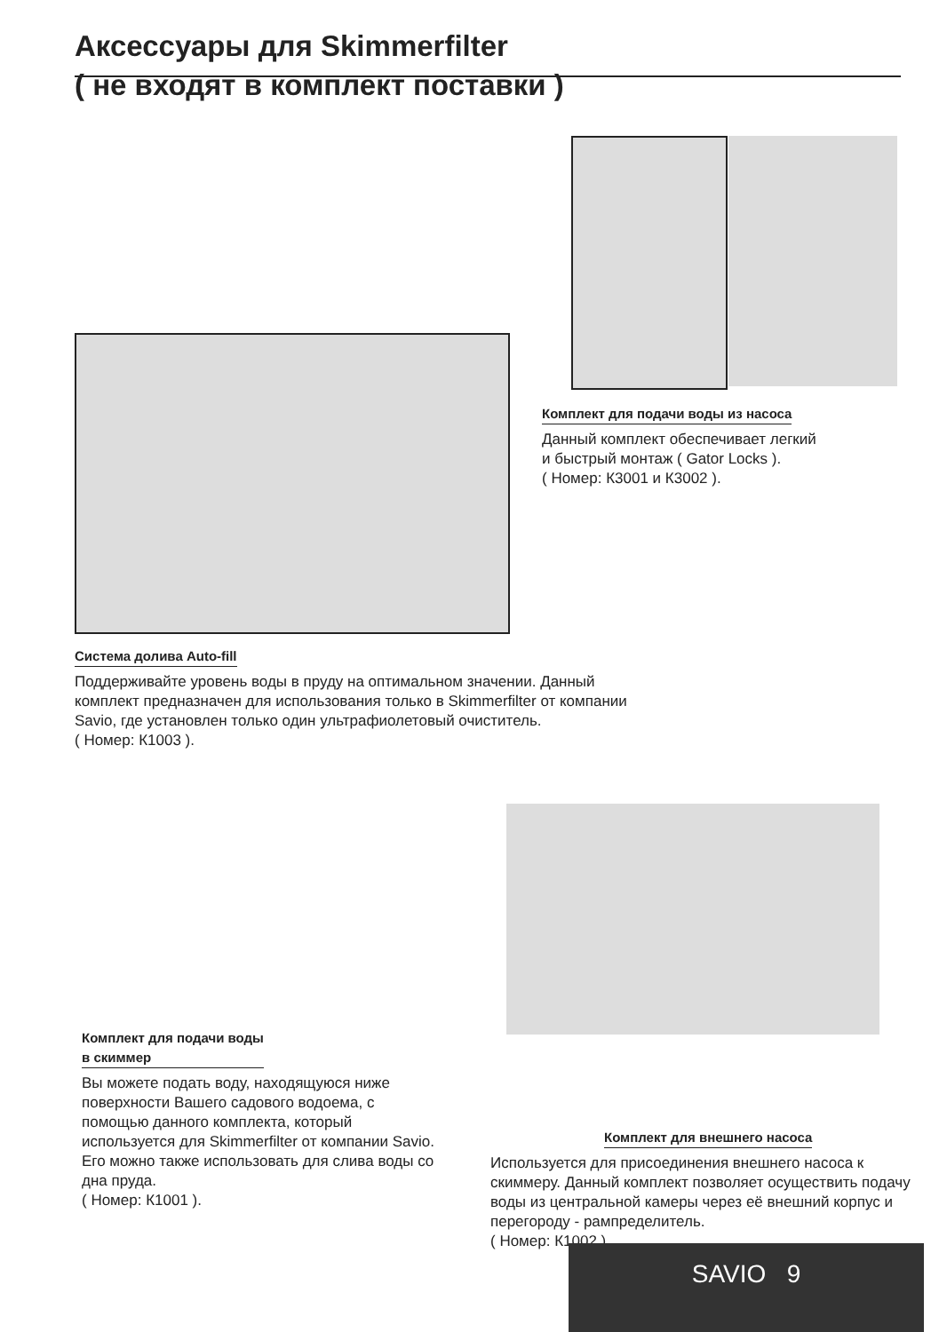Аксессуары для Skimmerfilter
( не входят в комплект поставки )
Комплект для подачи воды из насоса
Данный комплект обеспечивает легкий
и быстрый монтаж ( Gator Locks ).
( Номер: К3001 и К3002 ).
Система долива Auto-fill
Поддерживайте уровень воды в пруду на оптимальном значении. Данный комплект предназначен для использования только в Skimmerfilter от компании Savio, где установлен только один ультрафиолетовый очиститель.
( Номер: К1003 ).
Комплект для подачи воды
в скиммер
Вы можете подать воду, находящуюся ниже поверхности Вашего садового водоема, с помощью данного комплекта, который используется для Skimmerfilter от компании Savio.
Его можно также использовать для слива воды со дна пруда.
( Номер: К1001 ).
Комплект для внешнего насоса
Используется для присоединения внешнего насоса к скиммеру. Данный комплект позволяет осуществить подачу воды из центральной камеры через её внешний корпус и перегороду - рампределитель.
( Номер: К1002 ).
SAVIO 9